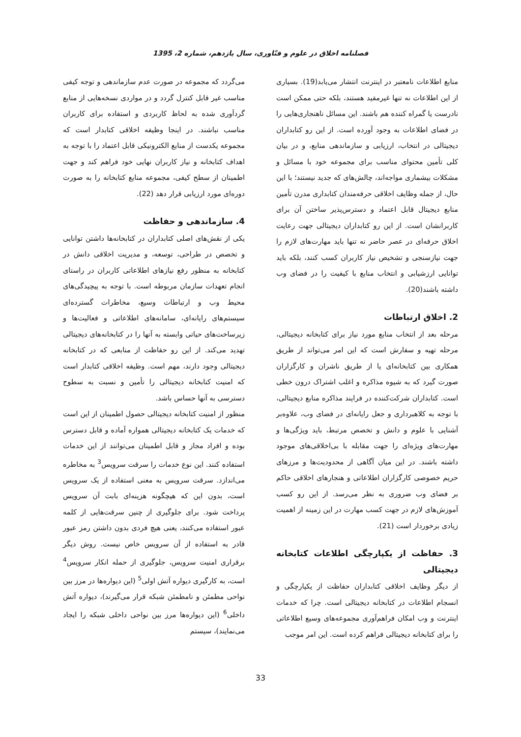فصلنامه اخلاق در علوم و فنّاوری، سال یازدهم، شماره 2، 1395
منابع اطلاعات نامعتبر در اینترنت انتشار می‌یابد(19). بسیاری از این اطلاعات نه تنها غیرمفید هستند، بلکه حتی ممکن است نادرست یا گمراه کننده هم باشند. این مسائل ناهنجاری‌هایی را در فضای اطلاعات به وجود آورده است. از این رو کتابداران دیجیتالی در انتخاب، ارزیابی و سازماندهی منابع، و در بیان کلی تأمین محتوای مناسب برای مجموعه خود با مسائل و مشکلات بیشماری مواجه‌اند، چالش‌های که جدید نیستند؛ با این حال، از جمله وظایف اخلاقی حرفه‌مندان کتابداری مدرن تأمین منابع دیجیتال قابل اعتماد و دسترس‌پذیر ساختن آن برای کاربرانشان است. از این رو کتابداران دیجیتالی جهت رعایت اخلاق حرفه‌ای در عصر حاضر نه تنها باید مهارت‌های لازم را جهت نیازسنجی و تشخیص نیاز کاربران کسب کنند، بلکه باید توانایی ارزشیابی و انتخاب منابع با کیفیت را در فضای وب داشته باشند(20).
2. اخلاق ارتباطات
مرحله بعد از انتخاب منابع مورد نیاز برای کتابخانه دیجیتالی، مرحله تهیه و سفارش است که این امر می‌تواند از طریق همکاری بین کتابخانه‌ای یا از طریق ناشران و کارگزاران صورت گیرد که به شیوه مذاکره و اغلب اشتراک درون خطی است. کتابداران شرکت‌کننده در فرایند مذاکره منابع دیجیتالی، با توجه به کلاهبرداری و جعل رایانه‌ای در فضای وب، علاوه‌بر آشنایی با علوم و دانش و تخصص مرتبط، باید ویژگی‌ها و مهارت‌های ویژه‌ای را جهت مقابله با بی‌اخلاقی‌های موجود داشته باشند. در این میان آگاهی از محدودیت‌ها و مرزهای حریم خصوصی کارگزاران اطلاعاتی و هنجارهای اخلاقی حاکم بر فضای وب ضروری به نظر می‌رسد. از این رو کسب آموزش‌های لازم در جهت کسب مهارت در این زمینه از اهمیت زیادی برخوردار است (21).
3. حفاظت از یکپارچگی اطلاعات کتابخانه دیجیتالی
از دیگر وظایف اخلاقی کتابداران حفاظت از یکپارچگی و انسجام اطلاعات در کتابخانه دیجیتالی است. چرا که خدمات اینترنت و وب امکان فراهم‌آوری مجموعه‌های وسیع اطلاعاتی را برای کتابخانه دیجیتالی فراهم کرده است. این امر موجب
می‌گردد که مجموعه در صورت عدم سازماندهی و توجه کیفی مناسب غیر قابل کنترل گردد و در مواردی نسخه‌هایی از منابع گردآوری شده به لحاظ کاربردی و استفاده برای کاربران مناسب نباشند. در اینجا وظیفه اخلاقی کتابدار است که مجموعه یکدست از منابع الکترونیکی قابل اعتماد را با توجه به اهداف کتابخانه و نیاز کاربران نهایی خود فراهم کند و جهت اطمینان از سطح کیفی، مجموعه منابع کتابخانه را به صورت دوره‌ای مورد ارزیابی قرار دهد (22).
4. سازماندهی و حفاظت
یکی از نقش‌های اصلی کتابداران در کتابخانه‌ها داشتن توانایی و تخصص در طراحی، توسعه، و مدیریت اخلاقی دانش در کتابخانه به منظور رفع نیازهای اطلاعاتی کاربران در راستای انجام تعهدات سازمان مربوطه است. با توجه به پیچیدگی‌های محیط وب و ارتباطات وسیع، مخاطرات گسترده‌ای سیستم‌های رایانه‌ای، سامانه‌های اطلاعاتی و فعالیت‌ها و زیرساخت‌های حیاتی وابسته به آنها را در کتابخانه‌های دیجیتالی تهدید می‌کند. از این رو حفاظت از منابعی که در کتابخانه دیجیتالی وجود دارند، مهم است. وظیفه اخلاقی کتابدار است که امنیت کتابخانه دیجیتالی را تأمین و نسبت به سطوح دسترسی به آنها حساس باشد.
منظور از امنیت کتابخانه دیجیتالی حصول اطمینان از این است که خدمات یک کتابخانه دیجیتالی همواره آماده و قابل دسترس بوده و افراد مجاز و قابل اطمینان می‌توانند از این خدمات استفاده کنند. این نوع خدمات را سرقت سرویس<sup>3</sup> به مخاطره می‌اندازد. سرقت سرویس به معنی استفاده از یک سرویس است، بدون این که هیچگونه هزینه‌ای بابت آن سرویس پرداخت شود. برای جلوگیری از چنین سرقت‌هایی از کلمه عبور استفاده می‌کنند، یعنی هیچ فردی بدون داشتن رمز عبور قادر به استفاده از آن سرویس خاص نیست. روش دیگر برقراری امنیت سرویس، جلوگیری از حمله انکار سرویس<sup>4</sup> است، به کارگیری دیواره آتش اولی<sup>5</sup> (این دیواره‌ها در مرز بین نواحی مطمئن و نامطمئن شبکه قرار می‌گیرند)، دیواره آتش داخلی<sup>6</sup> (این دیواره‌ها مرز بین نواحی داخلی شبکه را ایجاد می‌نمایند)، سیستم
33